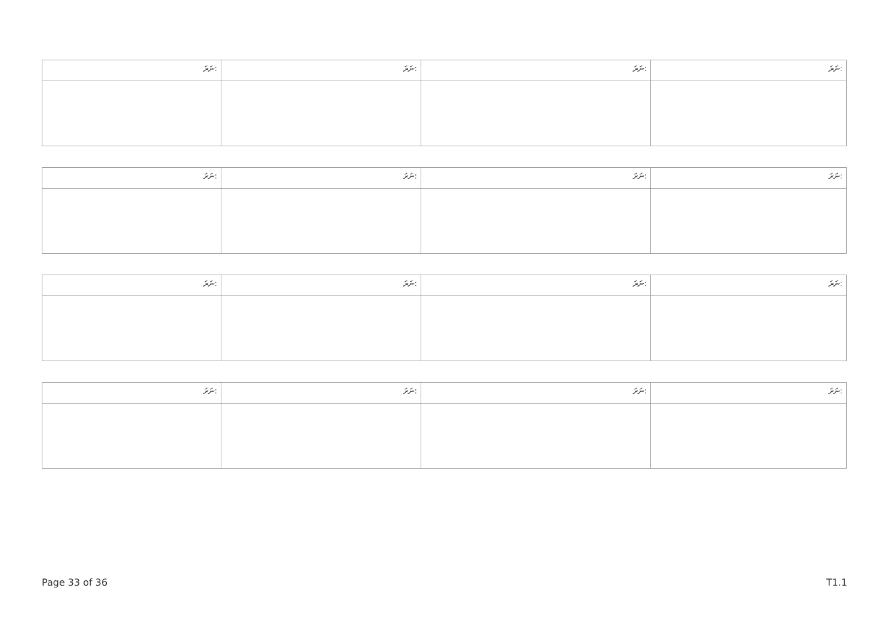| ނަރަ: | ނަރަ: | ނަރަ: | ނަރަ: |
| ނަރަ: | ނަރަ: | ނަރަ: | ނަރަ: |
| ނަރަ: | ނަރަ: | ނަރަ: | ނަރަ: |
| ނަރަ: | ނަރަ: | ނަރަ: | ނަރަ: |
Page 33 of 36 T1.1